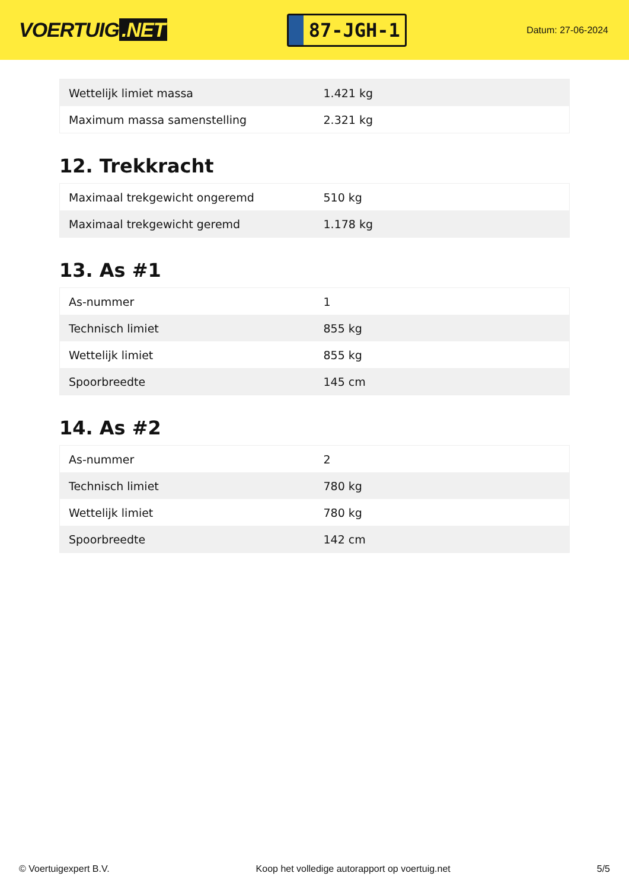VOERTUIG.NET
87-JGH-1
Datum: 27-06-2024
| Wettelijk limiet massa | 1.421 kg |
| Maximum massa samenstelling | 2.321 kg |
12. Trekkracht
| Maximaal trekgewicht ongeremd | 510 kg |
| Maximaal trekgewicht geremd | 1.178 kg |
13. As #1
| As-nummer | 1 |
| Technisch limiet | 855 kg |
| Wettelijk limiet | 855 kg |
| Spoorbreedte | 145 cm |
14. As #2
| As-nummer | 2 |
| Technisch limiet | 780 kg |
| Wettelijk limiet | 780 kg |
| Spoorbreedte | 142 cm |
© Voertuigexpert B.V. Koop het volledige autorapport op voertuig.net 5/5